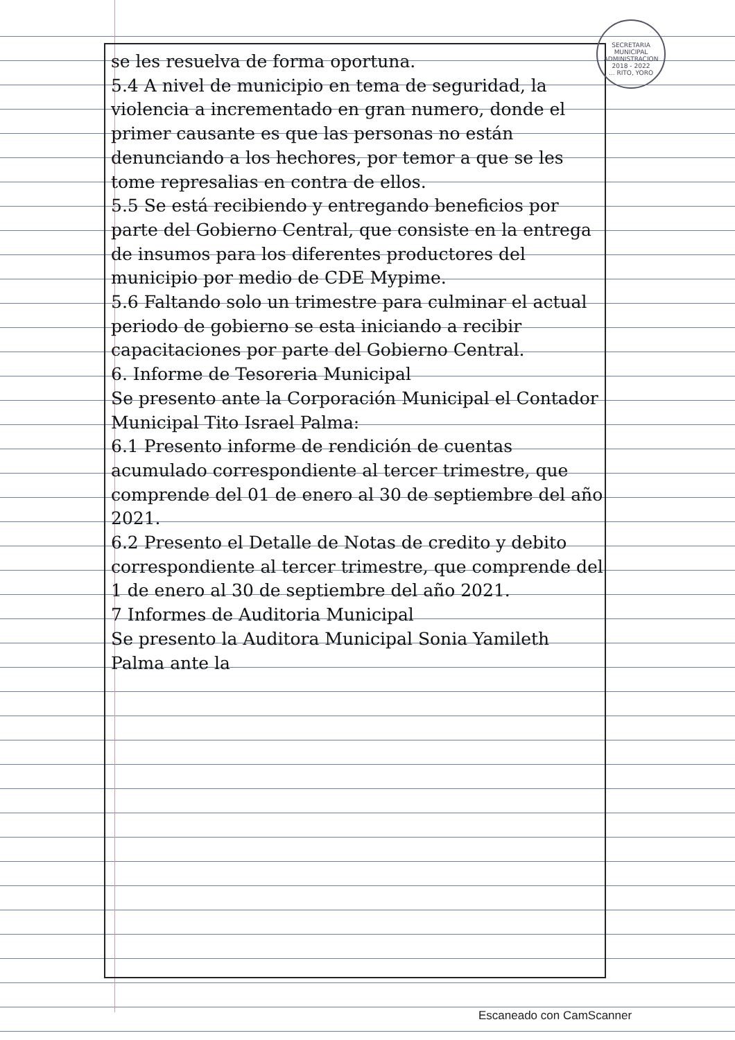SECRETARIA MUNICIPAL
ADMINISTRACION 2018 - 2022
... RITO, YORO
se les resuelva de forma oportuna.
5.4 A nivel de municipio en tema de seguridad, la violencia a incrementado en gran numero, donde el primer causante es que las personas no están denunciando a los hechores, por temor a que se les tome represalias en contra de ellos.
5.5 Se está recibiendo y entregando beneficios por parte del Gobierno Central, que consiste en la entrega de insumos para los diferentes productores del municipio por medio de CDE Mypime.
5.6 Faltando solo un trimestre para culminar el actual periodo de gobierno se esta iniciando a recibir capacitaciones por parte del Gobierno Central.
6. Informe de Tesoreria Municipal
Se presento ante la Corporación Municipal el Contador Municipal Tito Israel Palma:
6.1 Presento informe de rendición de cuentas acumulado correspondiente al tercer trimestre, que comprende del 01 de enero al 30 de septiembre del año 2021.
6.2 Presento el Detalle de Notas de credito y debito correspondiente al tercer trimestre, que comprende del 1 de enero al 30 de septiembre del año 2021.
7 Informes de Auditoria Municipal
Se presento la Auditora Municipal Sonia Yamileth Palma ante la
Escaneado con CamScanner